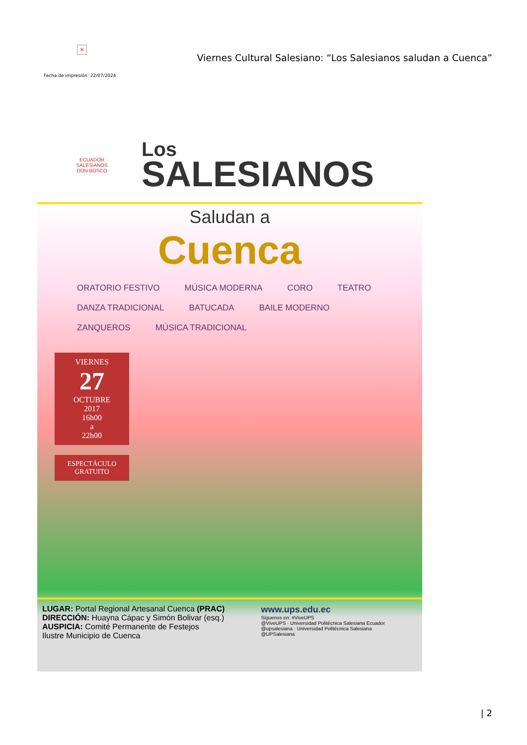×
Viernes Cultural Salesiano: “Los Salesianos saludan a Cuenca”
Fecha de impresión: 22/07/2024
ECUADOR
SALESIANOS
DON BOSCO
Los
SALESIANOS
Saludan a
Cuenca
ORATORIO FESTIVO MÚSICA MODERNA CORO TEATRO DANZA TRADICIONAL BATUCADA BAILE MODERNO ZANQUEROS MÚSICA TRADICIONAL
VIERNES
27
OCTUBRE
2017
16h00
a
22h00
ESPECTÁCULO GRATUITO
LUGAR: Portal Regional Artesanal Cuenca (PRAC)
DIRECCIÓN: Huayna Cápac y Simón Bolivar (esq.)
AUSPICIA: Comité Permanente de Festejos
Ilustre Municipio de Cuenca
www.ups.edu.ec
Síguenos en: #ViveUPS
@ViveUPS · Universidad Politécnica Salesiana Ecuador
@upsalesiana · Universidad Politécnica Salesiana
@UPSalesiana
| 2